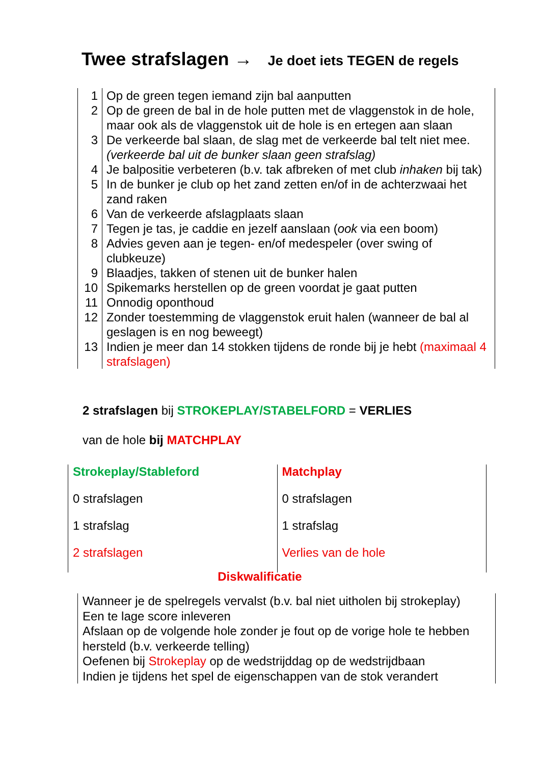Twee strafslagen → Je doet iets TEGEN de regels
| 1 | Op de green tegen iemand zijn bal aanputten |
| 2 | Op de green de bal in de hole putten met de vlaggenstok in de hole, maar ook als de vlaggenstok uit de hole is en ertegen aan slaan |
| 3 | De verkeerde bal slaan, de slag met de verkeerde bal telt niet mee. (verkeerde bal uit de bunker slaan geen strafslag) |
| 4 | Je balpositie verbeteren (b.v. tak afbreken of met club inhaken bij tak) |
| 5 | In de bunker je club op het zand zetten en/of in de achterzwaai het zand raken |
| 6 | Van de verkeerde afslagplaats slaan |
| 7 | Tegen je tas, je caddie en jezelf aanslaan ( ook via een boom) |
| 8 | Advies geven aan je tegen- en/of medespeler (over swing of clubkeuze) |
| 9 | Blaadjes, takken of stenen uit de bunker halen |
| 10 | Spikemarks herstellen op de green voordat je gaat putten |
| 11 | Onnodig oponthoud |
| 12 | Zonder toestemming de vlaggenstok eruit halen (wanneer de bal al geslagen is en nog beweegt) |
| 13 | Indien je meer dan 14 stokken tijdens de ronde bij je hebt (maximaal 4 strafslagen) |
2 strafslagen bij STROKEPLAY/STABELFORD = VERLIES
van de hole bij MATCHPLAY
| Strokeplay/Stableford | Matchplay |
| 0 strafslagen | 0 strafslagen |
| 1 strafslag | 1 strafslag |
| 2 strafslagen | Verlies van de hole |
Diskwalificatie
Wanneer je de spelregels vervalst (b.v. bal niet uitholen bij strokeplay)
Een te lage score inleveren
Afslaan op de volgende hole zonder je fout op de vorige hole te hebben hersteld (b.v. verkeerde telling)
Oefenen bij Strokeplay op de wedstrijddag op de wedstrijdbaan
Indien je tijdens het spel de eigenschappen van de stok verandert